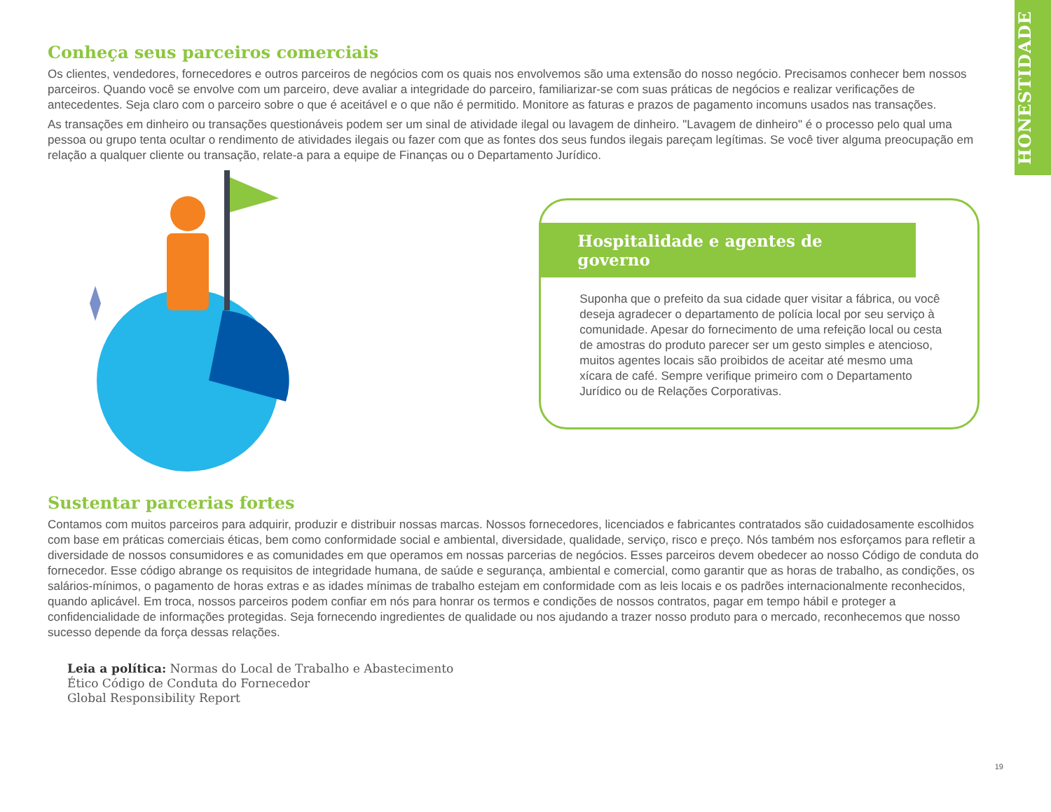HONESTIDADE
Conheça seus parceiros comerciais
Os clientes, vendedores, fornecedores e outros parceiros de negócios com os quais nos envolvemos são uma extensão do nosso negócio. Precisamos conhecer bem nossos parceiros. Quando você se envolve com um parceiro, deve avaliar a integridade do parceiro, familiarizar-se com suas práticas de negócios e realizar verificações de antecedentes. Seja claro com o parceiro sobre o que é aceitável e o que não é permitido. Monitore as faturas e prazos de pagamento incomuns usados nas transações.
As transações em dinheiro ou transações questionáveis podem ser um sinal de atividade ilegal ou lavagem de dinheiro. "Lavagem de dinheiro" é o processo pelo qual uma pessoa ou grupo tenta ocultar o rendimento de atividades ilegais ou fazer com que as fontes dos seus fundos ilegais pareçam legítimas. Se você tiver alguma preocupação em relação a qualquer cliente ou transação, relate-a para a equipe de Finanças ou o Departamento Jurídico.
Hospitalidade e agentes de governo
Suponha que o prefeito da sua cidade quer visitar a fábrica, ou você deseja agradecer o departamento de polícia local por seu serviço à comunidade. Apesar do fornecimento de uma refeição local ou cesta de amostras do produto parecer ser um gesto simples e atencioso, muitos agentes locais são proibidos de aceitar até mesmo uma xícara de café. Sempre verifique primeiro com o Departamento Jurídico ou de Relações Corporativas.
Sustentar parcerias fortes
Contamos com muitos parceiros para adquirir, produzir e distribuir nossas marcas. Nossos fornecedores, licenciados e fabricantes contratados são cuidadosamente escolhidos com base em práticas comerciais éticas, bem como conformidade social e ambiental, diversidade, qualidade, serviço, risco e preço. Nós também nos esforçamos para refletir a diversidade de nossos consumidores e as comunidades em que operamos em nossas parcerias de negócios. Esses parceiros devem obedecer ao nosso Código de conduta do fornecedor. Esse código abrange os requisitos de integridade humana, de saúde e segurança, ambiental e comercial, como garantir que as horas de trabalho, as condições, os salários-mínimos, o pagamento de horas extras e as idades mínimas de trabalho estejam em conformidade com as leis locais e os padrões internacionalmente reconhecidos, quando aplicável. Em troca, nossos parceiros podem confiar em nós para honrar os termos e condições de nossos contratos, pagar em tempo hábil e proteger a confidencialidade de informações protegidas. Seja fornecendo ingredientes de qualidade ou nos ajudando a trazer nosso produto para o mercado, reconhecemos que nosso sucesso depende da força dessas relações.
Leia a política: Normas do Local de Trabalho e Abastecimento
Ético Código de Conduta do Fornecedor
Global Responsibility Report
19